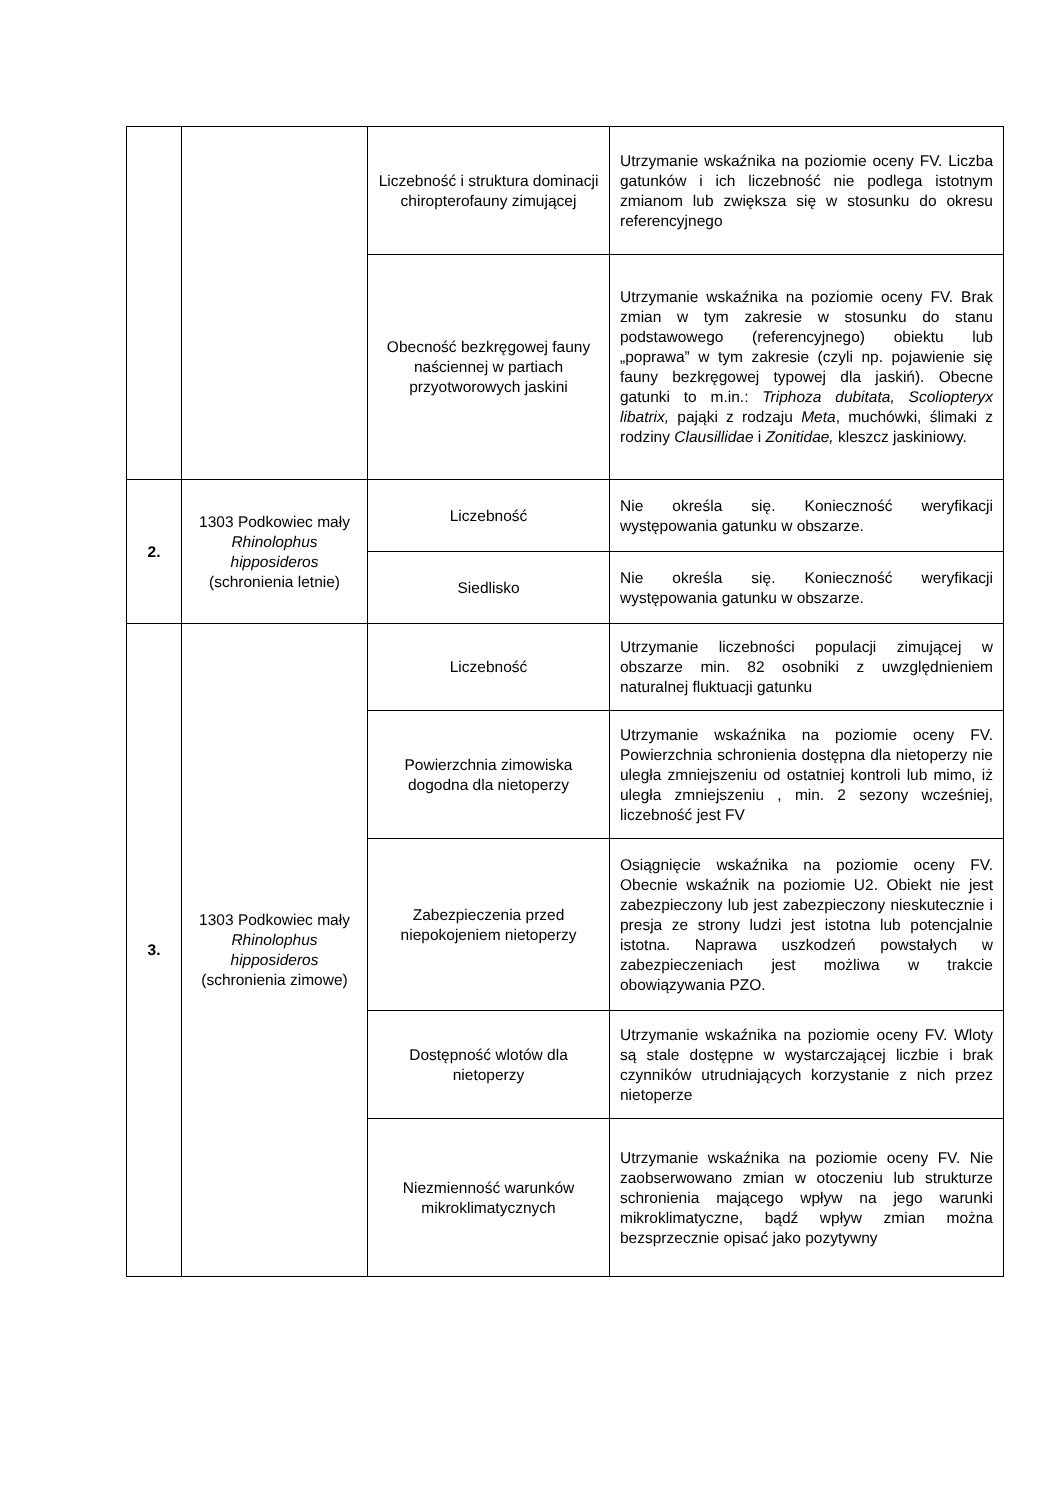| | | Liczebność i struktura dominacji chiropterofauny zimującej | Utrzymanie wskaźnika na poziomie oceny FV. Liczba gatunków i ich liczebność nie podlega istotnym zmianom lub zwiększa się w stosunku do okresu referencyjnego |
| | | Obecność bezkręgowej fauny naściennej w partiach przyotworowych jaskini | Utrzymanie wskaźnika na poziomie oceny FV. Brak zmian w tym zakresie w stosunku do stanu podstawowego (referencyjnego) obiektu lub „poprawa” w tym zakresie (czyli np. pojawienie się fauny bezkręgowej typowej dla jaskiń). Obecne gatunki to m.in.: Triphoza dubitata, Scoliopteryx libatrix, pająki z rodzaju Meta , muchówki, ślimaki z rodziny Clausillidae i Zonitidae, kleszcz jaskiniowy. |
| 2. | 1303 Podkowiec mały Rhinolophus hipposideros (schronienia letnie) | Liczebność | Nie określa się. Konieczność weryfikacji występowania gatunku w obszarze. |
| | | Siedlisko | Nie określa się. Konieczność weryfikacji występowania gatunku w obszarze. |
| 3. | 1303 Podkowiec mały Rhinolophus hipposideros (schronienia zimowe) | Liczebność | Utrzymanie liczebności populacji zimującej w obszarze min. 82 osobniki z uwzględnieniem naturalnej fluktuacji gatunku |
| | | Powierzchnia zimowiska dogodna dla nietoperzy | Utrzymanie wskaźnika na poziomie oceny FV. Powierzchnia schronienia dostępna dla nietoperzy nie uległa zmniejszeniu od ostatniej kontroli lub mimo, iż uległa zmniejszeniu , min. 2 sezony wcześniej, liczebność jest FV |
| | | Zabezpieczenia przed niepokojeniem nietoperzy | Osiągnięcie wskaźnika na poziomie oceny FV. Obecnie wskaźnik na poziomie U2. Obiekt nie jest zabezpieczony lub jest zabezpieczony nieskutecznie i presja ze strony ludzi jest istotna lub potencjalnie istotna. Naprawa uszkodzeń powstałych w zabezpieczeniach jest możliwa w trakcie obowiązywania PZO. |
| | | Dostępność wlotów dla nietoperzy | Utrzymanie wskaźnika na poziomie oceny FV. Wloty są stale dostępne w wystarczającej liczbie i brak czynników utrudniających korzystanie z nich przez nietoperze |
| | | Niezmienność warunków mikroklimatycznych | Utrzymanie wskaźnika na poziomie oceny FV. Nie zaobserwowano zmian w otoczeniu lub strukturze schronienia mającego wpływ na jego warunki mikroklimatyczne, bądź wpływ zmian można bezsprzecznie opisać jako pozytywny |